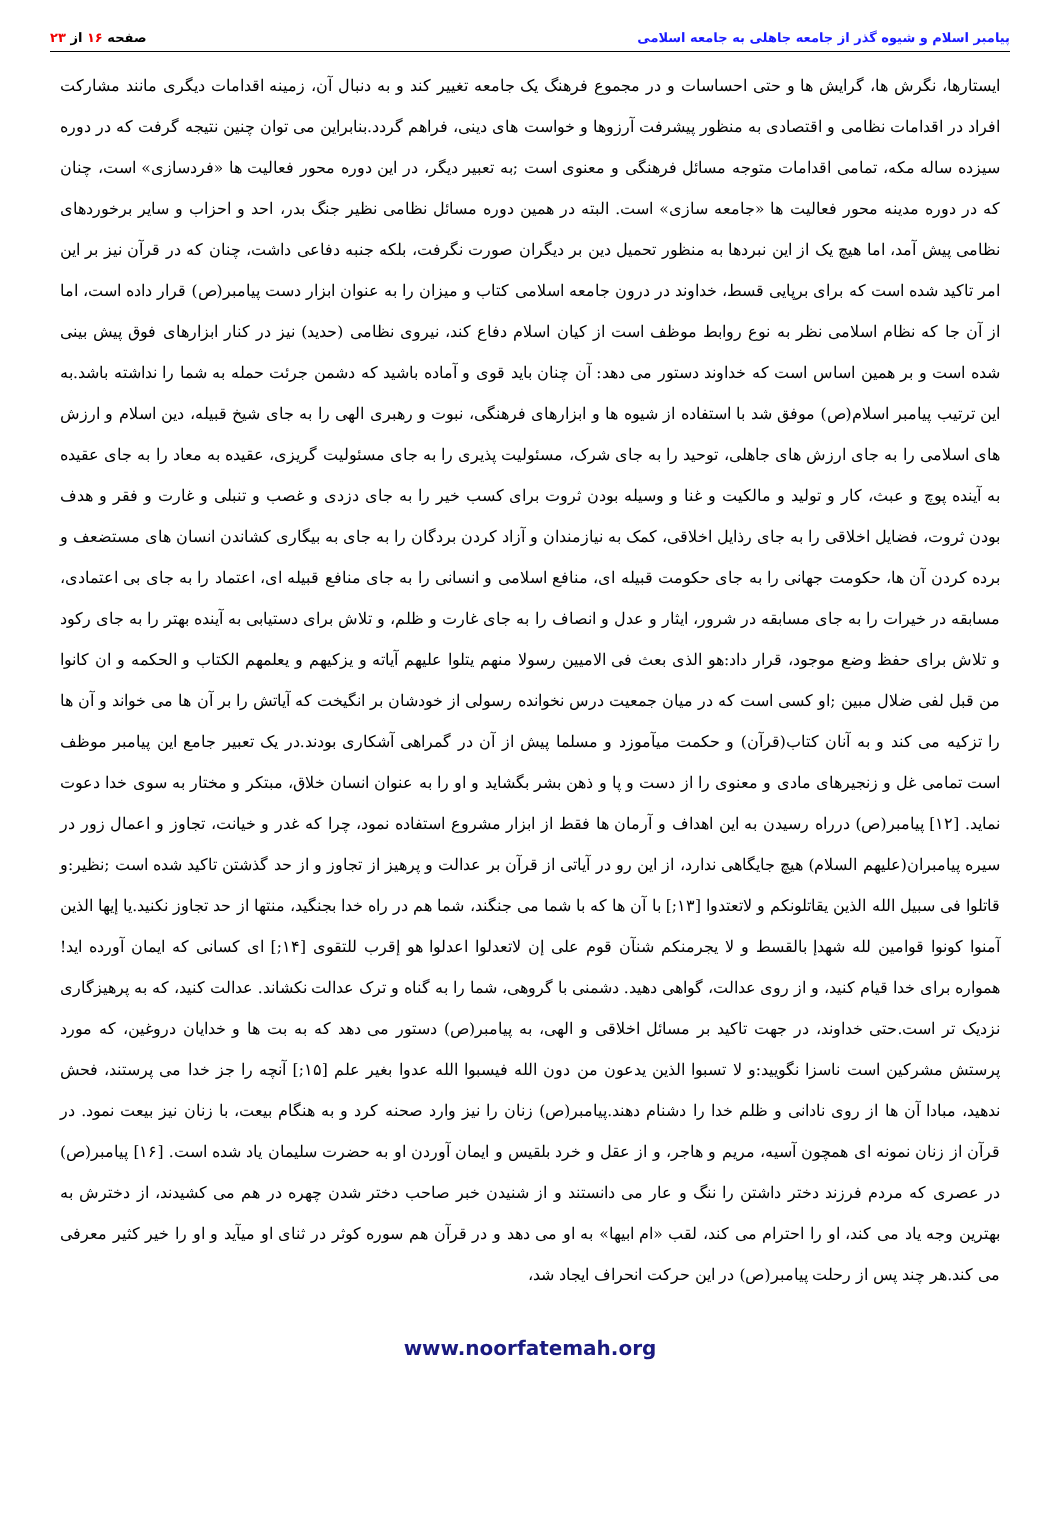پیامبر اسلام و شیوه گذر از جامعه جاهلی به جامعه اسلامی صفحه ۱۶ از ۲۳
ایستارها، نگرش ها، گرایش ها و حتی احساسات و در مجموع فرهنگ یک جامعه تغییر کند و به دنبال آن، زمینه اقدامات دیگری مانند مشارکت افراد در اقدامات نظامی و اقتصادی به منظور پیشرفت آرزوها و خواست های دینی، فراهم گردد.بنابراین می توان چنین نتیجه گرفت که در دوره سیزده ساله مکه، تمامی اقدامات متوجه مسائل فرهنگی و معنوی است ;به تعبیر دیگر، در این دوره محور فعالیت ها «فردسازی» است، چنان که در دوره مدینه محور فعالیت ها «جامعه سازی» است. البته در همین دوره مسائل نظامی نظیر جنگ بدر، احد و احزاب و سایر برخوردهای نظامی پیش آمد، اما هیچ یک از این نبردها به منظور تحمیل دین بر دیگران صورت نگرفت، بلکه جنبه دفاعی داشت، چنان که در قرآن نیز بر این امر تاکید شده است که برای برپایی قسط، خداوند در درون جامعه اسلامی کتاب و میزان را به عنوان ابزار دست پیامبر(ص) قرار داده است، اما از آن جا که نظام اسلامی نظر به نوع روابط موظف است از کیان اسلام دفاع کند، نیروی نظامی (حدید) نیز در کنار ابزارهای فوق پیش بینی شده است و بر همین اساس است که خداوند دستور می دهد: آن چنان باید قوی و آماده باشید که دشمن جرئت حمله به شما را نداشته باشد.به این ترتیب پیامبر اسلام(ص) موفق شد با استفاده از شیوه ها و ابزارهای فرهنگی، نبوت و رهبری الهی را به جای شیخ قبیله، دین اسلام و ارزش های اسلامی را به جای ارزش های جاهلی، توحید را به جای شرک، مسئولیت پذیری را به جای مسئولیت گریزی، عقیده به معاد را به جای عقیده به آینده پوچ و عبث، کار و تولید و مالکیت و غنا و وسیله بودن ثروت برای کسب خیر را به جای دزدی و غصب و تنبلی و غارت و فقر و هدف بودن ثروت، فضایل اخلاقی را به جای رذایل اخلاقی، کمک به نیازمندان و آزاد کردن بردگان را به جای به بیگاری کشاندن انسان های مستضعف و برده کردن آن ها، حکومت جهانی را به جای حکومت قبیله ای، منافع اسلامی و انسانی را به جای منافع قبیله ای، اعتماد را به جای بی اعتمادی، مسابقه در خیرات را به جای مسابقه در شرور، ایثار و عدل و انصاف را به جای غارت و ظلم، و تلاش برای دستیابی به آینده بهتر را به جای رکود و تلاش برای حفظ وضع موجود، قرار داد:هو الذی بعث فی الامیین رسولا منهم یتلوا علیهم آیاته و یزکیهم و یعلمهم الکتاب و الحکمه و ان کانوا من قبل لفی ضلال مبین ;او کسی است که در میان جمعیت درس نخوانده رسولی از خودشان بر انگیخت که آیاتش را بر آن ها می خواند و آن ها را تزکیه می کند و به آنان کتاب(قرآن) و حکمت میآموزد و مسلما پیش از آن در گمراهی آشکاری بودند.در یک تعبیر جامع این پیامبر موظف است تمامی غل و زنجیرهای مادی و معنوی را از دست و پا و ذهن بشر بگشاید و او را به عنوان انسان خلاق، مبتکر و مختار به سوی خدا دعوت نماید. [۱۲] پیامبر(ص) درراه رسیدن به این اهداف و آرمان ها فقط از ابزار مشروع استفاده نمود، چرا که غدر و خیانت، تجاوز و اعمال زور در سیره پیامبران(علیهم السلام) هیچ جایگاهی ندارد، از این رو در آیاتی از قرآن بر عدالت و پرهیز از تجاوز و از حد گذشتن تاکید شده است ;نظیر:و قاتلوا فی سبیل الله الذین یقاتلونکم و لاتعتدوا [۱۳;] با آن ها که با شما می جنگند، شما هم در راه خدا بجنگید، منتها از حد تجاوز نکنید.یا إیها الذین آمنوا کونوا قوامین لله شهدإ بالقسط و لا یجرمنکم شنآن قوم علی إن لاتعدلوا اعدلوا هو إقرب للتقوی [۱۴;] ای کسانی که ایمان آورده اید! همواره برای خدا قیام کنید، و از روی عدالت، گواهی دهید. دشمنی با گروهی، شما را به گناه و ترک عدالت نکشاند. عدالت کنید، که به پرهیزگاری نزدیک تر است.حتی خداوند، در جهت تاکید بر مسائل اخلاقی و الهی، به پیامبر(ص) دستور می دهد که به بت ها و خدایان دروغین، که مورد پرستش مشرکین است ناسزا نگویید:و لا تسبوا الذین یدعون من دون الله فیسبوا الله عدوا بغیر علم [۱۵;] آنچه را جز خدا می پرستند، فحش ندهید، مبادا آن ها از روی نادانی و ظلم خدا را دشنام دهند.پیامبر(ص) زنان را نیز وارد صحنه کرد و به هنگام بیعت، با زنان نیز بیعت نمود. در قرآن از زنان نمونه ای همچون آسیه، مریم و هاجر، و از عقل و خرد بلقیس و ایمان آوردن او به حضرت سلیمان یاد شده است. [۱۶] پیامبر(ص) در عصری که مردم فرزند دختر داشتن را ننگ و عار می دانستند و از شنیدن خبر صاحب دختر شدن چهره در هم می کشیدند، از دخترش به بهترین وجه یاد می کند، او را احترام می کند، لقب «ام ابیها» به او می دهد و در قرآن هم سوره کوثر در ثنای او میآید و او را خیر کثیر معرفی می کند.هر چند پس از رحلت پیامبر(ص) در این حرکت انحراف ایجاد شد،
www.noorfatemah.org